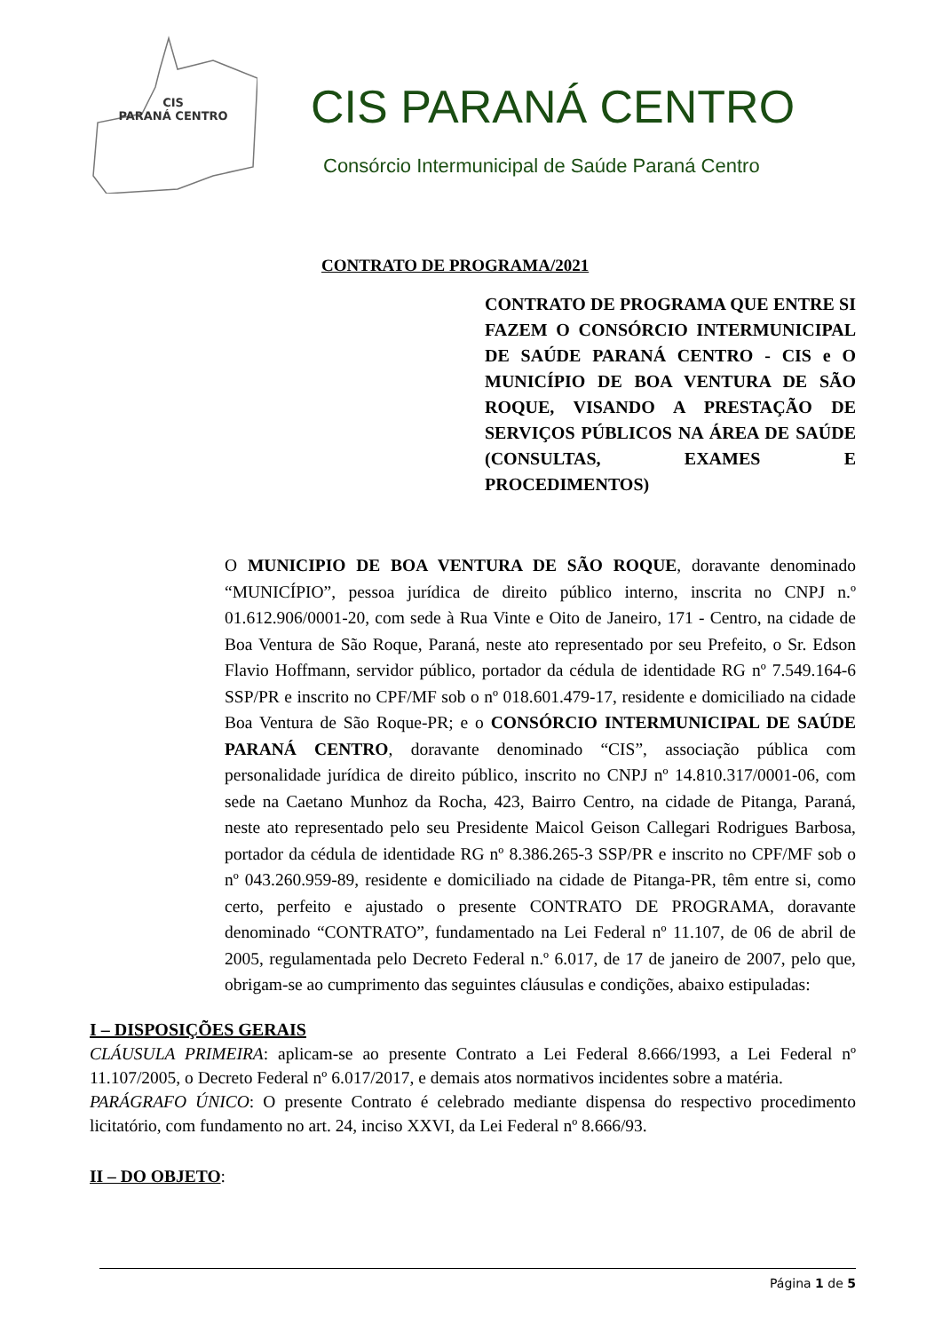CIS
PARANÁ CENTRO
CIS PARANÁ CENTRO
Consórcio Intermunicipal de Saúde Paraná Centro
CONTRATO DE PROGRAMA/2021
CONTRATO DE PROGRAMA QUE ENTRE SI FAZEM O CONSÓRCIO INTERMUNICIPAL DE SAÚDE PARANÁ CENTRO - CIS e O MUNICÍPIO DE BOA VENTURA DE SÃO ROQUE, VISANDO A PRESTAÇÃO DE SERVIÇOS PÚBLICOS NA ÁREA DE SAÚDE (CONSULTAS, EXAMES E PROCEDIMENTOS)
O MUNICIPIO DE BOA VENTURA DE SÃO ROQUE, doravante denominado “MUNICÍPIO”, pessoa jurídica de direito público interno, inscrita no CNPJ n.º 01.612.906/0001-20, com sede à Rua Vinte e Oito de Janeiro, 171 - Centro, na cidade de Boa Ventura de São Roque, Paraná, neste ato representado por seu Prefeito, o Sr. Edson Flavio Hoffmann, servidor público, portador da cédula de identidade RG nº 7.549.164-6 SSP/PR e inscrito no CPF/MF sob o nº 018.601.479-17, residente e domiciliado na cidade Boa Ventura de São Roque-PR; e o CONSÓRCIO INTERMUNICIPAL DE SAÚDE PARANÁ CENTRO, doravante denominado “CIS”, associação pública com personalidade jurídica de direito público, inscrito no CNPJ nº 14.810.317/0001-06, com sede na Caetano Munhoz da Rocha, 423, Bairro Centro, na cidade de Pitanga, Paraná, neste ato representado pelo seu Presidente Maicol Geison Callegari Rodrigues Barbosa, portador da cédula de identidade RG nº 8.386.265-3 SSP/PR e inscrito no CPF/MF sob o nº 043.260.959-89, residente e domiciliado na cidade de Pitanga-PR, têm entre si, como certo, perfeito e ajustado o presente CONTRATO DE PROGRAMA, doravante denominado “CONTRATO”, fundamentado na Lei Federal nº 11.107, de 06 de abril de 2005, regulamentada pelo Decreto Federal n.º 6.017, de 17 de janeiro de 2007, pelo que, obrigam-se ao cumprimento das seguintes cláusulas e condições, abaixo estipuladas:
I – DISPOSIÇÕES GERAIS
CLÁUSULA PRIMEIRA: aplicam-se ao presente Contrato a Lei Federal 8.666/1993, a Lei Federal nº 11.107/2005, o Decreto Federal nº 6.017/2017, e demais atos normativos incidentes sobre a matéria.
PARÁGRAFO ÚNICO: O presente Contrato é celebrado mediante dispensa do respectivo procedimento licitatório, com fundamento no art. 24, inciso XXVI, da Lei Federal nº 8.666/93.
II – DO OBJETO:
Página 1 de 5